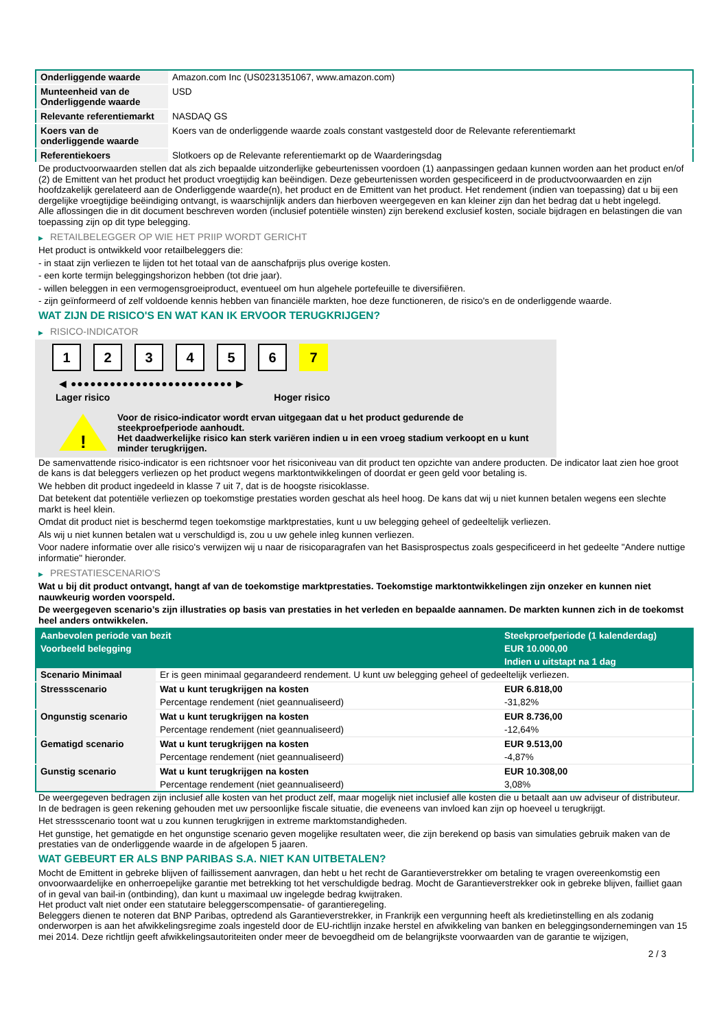| Onderliggende waarde | Amazon.com Inc (US0231351067, www.amazon.com) |
| Munteenheid van de Onderliggende waarde | USD |
| Relevante referentiemarkt | NASDAQ GS |
| Koers van de onderliggende waarde | Koers van de onderliggende waarde zoals constant vastgesteld door de Relevante referentiemarkt |
| Referentiekoers | Slotkoers op de Relevante referentiemarkt op de Waarderingsdag |
De productvoorwaarden stellen dat als zich bepaalde uitzonderlijke gebeurtenissen voordoen (1) aanpassingen gedaan kunnen worden aan het product en/of (2) de Emittent van het product het product vroegtijdig kan beëindigen. Deze gebeurtenissen worden gespecificeerd in de productvoorwaarden en zijn hoofdzakelijk gerelateerd aan de Onderliggende waarde(n), het product en de Emittent van het product. Het rendement (indien van toepassing) dat u bij een dergelijke vroegtijdige beëindiging ontvangt, is waarschijnlijk anders dan hierboven weergegeven en kan kleiner zijn dan het bedrag dat u hebt ingelegd.
Alle aflossingen die in dit document beschreven worden (inclusief potentiële winsten) zijn berekend exclusief kosten, sociale bijdragen en belastingen die van toepassing zijn op dit type belegging.
▶ RETAILBELEGGER OP WIE HET PRIIP WORDT GERICHT
Het product is ontwikkeld voor retailbeleggers die:
- in staat zijn verliezen te lijden tot het totaal van de aanschafprijs plus overige kosten.
- een korte termijn beleggingshorizon hebben (tot drie jaar).
- willen beleggen in een vermogensgroeiproduct, eventueel om hun algehele portefeuille te diversifiëren.
- zijn geïnformeerd of zelf voldoende kennis hebben van financiële markten, hoe deze functioneren, de risico's en de onderliggende waarde.
WAT ZIJN DE RISICO'S EN WAT KAN IK ERVOOR TERUGKRIJGEN?
▶ RISICO-INDICATOR
1 2 3 4 5 6 7
◀ ●●●●●●●●●●●●●●●●●●●●●●●●● ▶
Lager risico Hoger risico
!
Voor de risico-indicator wordt ervan uitgegaan dat u het product gedurende de steekproefperiode aanhoudt.
Het daadwerkelijke risico kan sterk variëren indien u in een vroeg stadium verkoopt en u kunt minder terugkrijgen.
De samenvattende risico-indicator is een richtsnoer voor het risiconiveau van dit product ten opzichte van andere producten. De indicator laat zien hoe groot de kans is dat beleggers verliezen op het product wegens marktontwikkelingen of doordat er geen geld voor betaling is.
We hebben dit product ingedeeld in klasse 7 uit 7, dat is de hoogste risicoklasse.
Dat betekent dat potentiële verliezen op toekomstige prestaties worden geschat als heel hoog. De kans dat wij u niet kunnen betalen wegens een slechte markt is heel klein.
Omdat dit product niet is beschermd tegen toekomstige marktprestaties, kunt u uw belegging geheel of gedeeltelijk verliezen.
Als wij u niet kunnen betalen wat u verschuldigd is, zou u uw gehele inleg kunnen verliezen.
Voor nadere informatie over alle risico's verwijzen wij u naar de risicoparagrafen van het Basisprospectus zoals gespecificeerd in het gedeelte "Andere nuttige informatie" hieronder.
▶ PRESTATIESCENARIO'S
Wat u bij dit product ontvangt, hangt af van de toekomstige marktprestaties. Toekomstige marktontwikkelingen zijn onzeker en kunnen niet nauwkeurig worden voorspeld.
De weergegeven scenario’s zijn illustraties op basis van prestaties in het verleden en bepaalde aannamen. De markten kunnen zich in de toekomst heel anders ontwikkelen.
| Aanbevolen periode van bezit | | Steekproefperiode (1 kalenderdag) |
| Voorbeeld belegging | | EUR 10.000,00 |
| | | Indien u uitstapt na 1 dag |
| Scenario Minimaal | Er is geen minimaal gegarandeerd rendement. U kunt uw belegging geheel of gedeeltelijk verliezen. | |
| Stressscenario | Wat u kunt terugkrijgen na kosten | EUR 6.818,00 |
| | Percentage rendement (niet geannualiseerd) | -31,82% |
| Ongunstig scenario | Wat u kunt terugkrijgen na kosten | EUR 8.736,00 |
| | Percentage rendement (niet geannualiseerd) | -12,64% |
| Gematigd scenario | Wat u kunt terugkrijgen na kosten | EUR 9.513,00 |
| | Percentage rendement (niet geannualiseerd) | -4,87% |
| Gunstig scenario | Wat u kunt terugkrijgen na kosten | EUR 10.308,00 |
| | Percentage rendement (niet geannualiseerd) | 3,08% |
De weergegeven bedragen zijn inclusief alle kosten van het product zelf, maar mogelijk niet inclusief alle kosten die u betaalt aan uw adviseur of distributeur. In de bedragen is geen rekening gehouden met uw persoonlijke fiscale situatie, die eveneens van invloed kan zijn op hoeveel u terugkrijgt.
Het stressscenario toont wat u zou kunnen terugkrijgen in extreme marktomstandigheden.
Het gunstige, het gematigde en het ongunstige scenario geven mogelijke resultaten weer, die zijn berekend op basis van simulaties gebruik maken van de prestaties van de onderliggende waarde in de afgelopen 5 jaaren.
WAT GEBEURT ER ALS BNP PARIBAS S.A. NIET KAN UITBETALEN?
Mocht de Emittent in gebreke blijven of faillissement aanvragen, dan hebt u het recht de Garantieverstrekker om betaling te vragen overeenkomstig een onvoorwaardelijke en onherroepelijke garantie met betrekking tot het verschuldigde bedrag. Mocht de Garantieverstrekker ook in gebreke blijven, failliet gaan of in geval van bail-in (ontbinding), dan kunt u maximaal uw ingelegde bedrag kwijtraken.
Het product valt niet onder een statutaire beleggerscompensatie- of garantieregeling.
Beleggers dienen te noteren dat BNP Paribas, optredend als Garantieverstrekker, in Frankrijk een vergunning heeft als kredietinstelling en als zodanig onderworpen is aan het afwikkelingsregime zoals ingesteld door de EU-richtlijn inzake herstel en afwikkeling van banken en beleggingsondernemingen van 15 mei 2014. Deze richtlijn geeft afwikkelingsautoriteiten onder meer de bevoegdheid om de belangrijkste voorwaarden van de garantie te wijzigen,
2 / 3